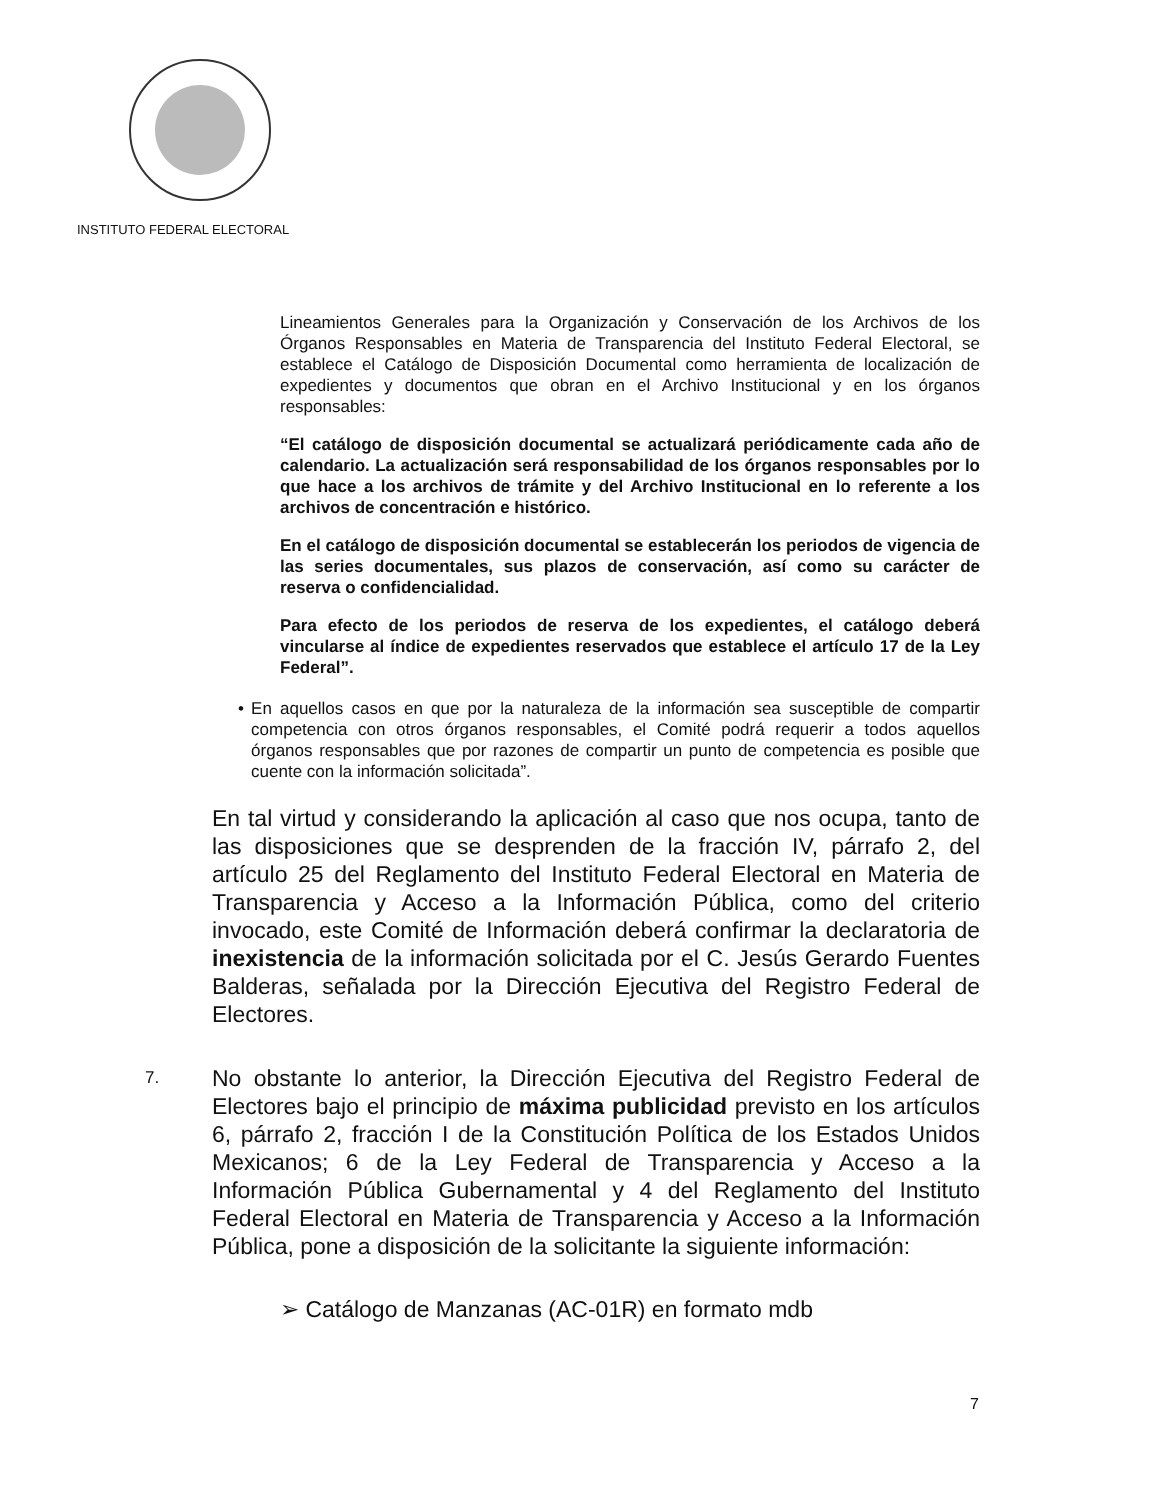INSTITUTO FEDERAL ELECTORAL
Lineamientos Generales para la Organización y Conservación de los Archivos de los Órganos Responsables en Materia de Transparencia del Instituto Federal Electoral, se establece el Catálogo de Disposición Documental como herramienta de localización de expedientes y documentos que obran en el Archivo Institucional y en los órganos responsables:
“El catálogo de disposición documental se actualizará periódicamente cada año de calendario. La actualización será responsabilidad de los órganos responsables por lo que hace a los archivos de trámite y del Archivo Institucional en lo referente a los archivos de concentración e histórico.
En el catálogo de disposición documental se establecerán los periodos de vigencia de las series documentales, sus plazos de conservación, así como su carácter de reserva o confidencialidad.
Para efecto de los periodos de reserva de los expedientes, el catálogo deberá vincularse al índice de expedientes reservados que establece el artículo 17 de la Ley Federal”.
• En aquellos casos en que por la naturaleza de la información sea susceptible de compartir competencia con otros órganos responsables, el Comité podrá requerir a todos aquellos órganos responsables que por razones de compartir un punto de competencia es posible que cuente con la información solicitada”.
En tal virtud y considerando la aplicación al caso que nos ocupa, tanto de las disposiciones que se desprenden de la fracción IV, párrafo 2, del artículo 25 del Reglamento del Instituto Federal Electoral en Materia de Transparencia y Acceso a la Información Pública, como del criterio invocado, este Comité de Información deberá confirmar la declaratoria de inexistencia de la información solicitada por el C. Jesús Gerardo Fuentes Balderas, señalada por la Dirección Ejecutiva del Registro Federal de Electores.
7. No obstante lo anterior, la Dirección Ejecutiva del Registro Federal de Electores bajo el principio de máxima publicidad previsto en los artículos 6, párrafo 2, fracción I de la Constitución Política de los Estados Unidos Mexicanos; 6 de la Ley Federal de Transparencia y Acceso a la Información Pública Gubernamental y 4 del Reglamento del Instituto Federal Electoral en Materia de Transparencia y Acceso a la Información Pública, pone a disposición de la solicitante la siguiente información:
➢ Catálogo de Manzanas (AC-01R) en formato mdb
7